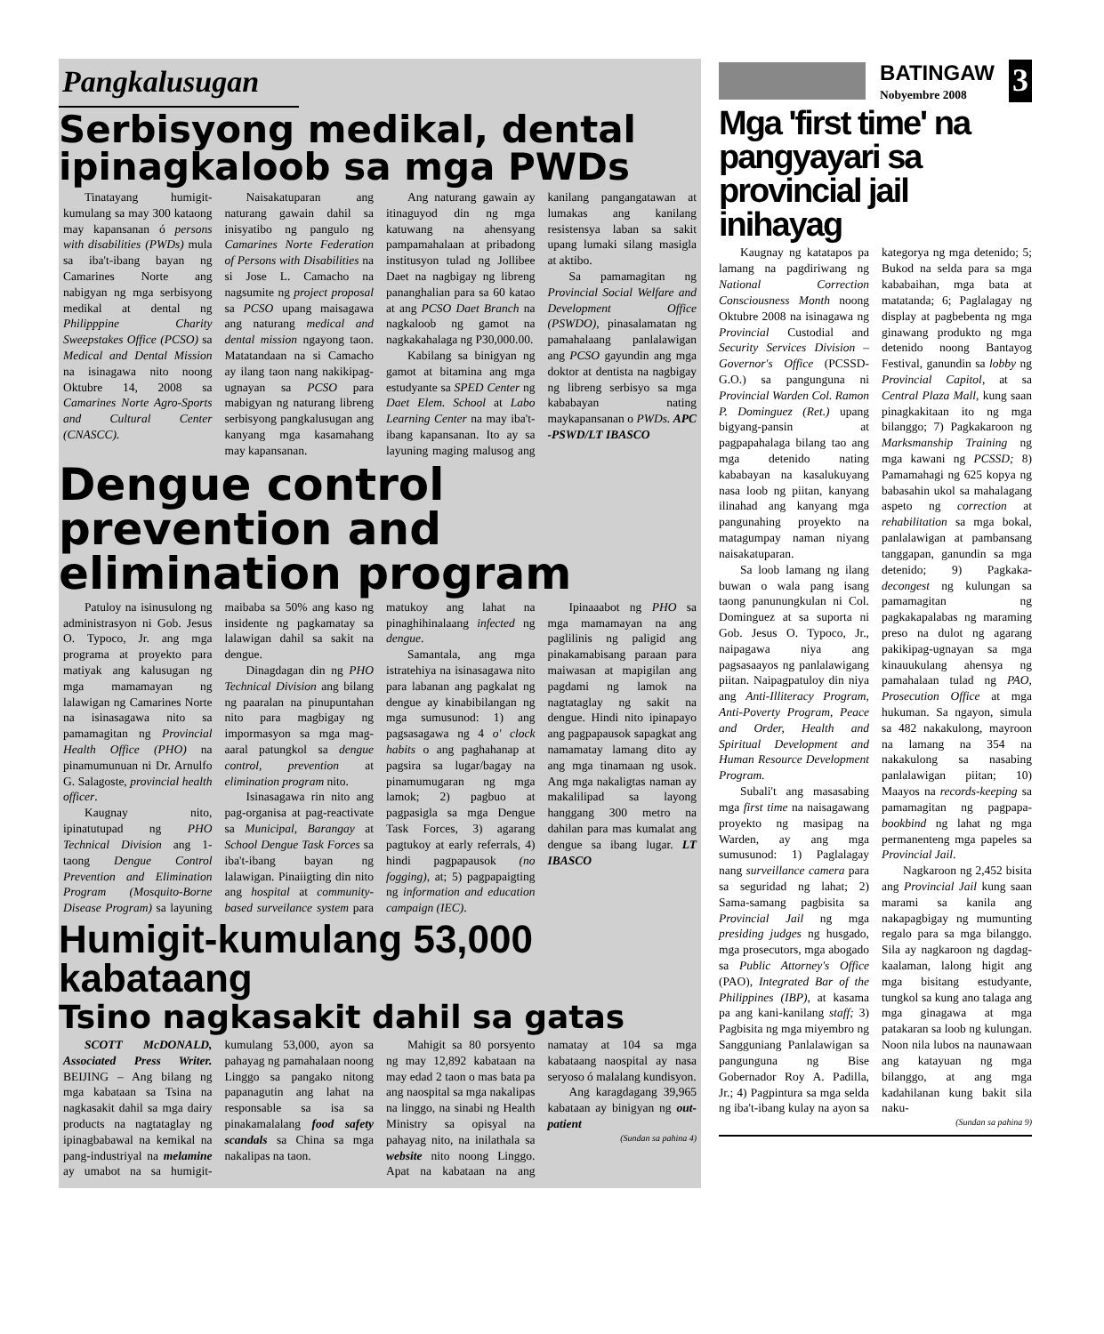Pangkalusugan
Serbisyong medikal, dental ipinagkaloob sa mga PWDs
Tinatayang humigit-kumulang sa may 300 kataong may kapansanan ó persons with disabilities (PWDs) mula sa iba't-ibang bayan ng Camarines Norte ang nabigyan ng mga serbisyong medikal at dental ng Philipppine Charity Sweepstakes Office (PCSO) sa Medical and Dental Mission na isinagawa nito noong Oktubre 14, 2008 sa Camarines Norte Agro-Sports and Cultural Center (CNASCC).
Naisakatuparan ang naturang gawain dahil sa inisyatibo ng pangulo ng Camarines Norte Federation of Persons with Disabilities na si Jose L. Camacho na nagsumite ng project proposal sa PCSO upang maisagawa ang naturang medical and dental mission ngayong taon. Matatandaan na si Camacho ay ilang taon nang nakikipag-ugnayan sa PCSO para mabigyan ng naturang libreng serbisyong pangkalusugan ang kanyang mga kasamahang may kapansanan.
Ang naturang gawain ay itinaguyod din ng mga katuwang na ahensyang pampamahalaan at pribadong institusyon tulad ng Jollibee Daet na nagbigay ng libreng pananghalian para sa 60 katao at ang PCSO Daet Branch na nagkaloob ng gamot na nagkakahalaga ng P30,000.00.
Kabilang sa binigyan ng gamot at bitamina ang mga estudyante sa SPED Center ng Daet Elem. School at Labo Learning Center na may iba't-ibang kapansanan. Ito ay sa layuning maging malusog ang kanilang pangangatawan at lumakas ang kanilang resistensya laban sa sakit upang lumaki silang masigla at aktibo.
Sa pamamagitan ng Provincial Social Welfare and Development Office (PSWDO), pinasalamatan ng pamahalaang panlalawigan ang PCSO gayundin ang mga doktor at dentista na nagbigay ng libreng serbisyo sa mga kababayan nating maykapansanan o PWDs. APC -PSWD/LT IBASCO
Dengue control prevention and elimination program
Patuloy na isinusulong ng administrasyon ni Gob. Jesus O. Typoco, Jr. ang mga programa at proyekto para matiyak ang kalusugan ng mga mamamayan ng lalawigan ng Camarines Norte na isinasagawa nito sa pamamagitan ng Provincial Health Office (PHO) na pinamumunuan ni Dr. Arnulfo G. Salagoste, provincial health officer.
Kaugnay nito, ipinatutupad ng PHO Technical Division ang 1-taong Dengue Control Prevention and Elimination Program (Mosquito-Borne Disease Program) sa layuning maibaba sa 50% ang kaso ng insidente ng pagkamatay sa lalawigan dahil sa sakit na dengue.
Dinagdagan din ng PHO Technical Division ang bilang ng paaralan na pinupuntahan nito para magbigay ng impormasyon sa mga mag-aaral patungkol sa dengue control, prevention at elimination program nito.
Isinasagawa rin nito ang pag-organisa at pag-reactivate sa Municipal, Barangay at School Dengue Task Forces sa iba't-ibang bayan ng lalawigan. Pinaiigting din nito ang hospital at community-based surveilance system para matukoy ang lahat na pinaghihinalaang infected ng dengue.
Samantala, ang mga istratehiya na isinasagawa nito para labanan ang pagkalat ng dengue ay kinabibilangan ng mga sumusunod: 1) ang pagsasagawa ng 4 o' clock habits o ang paghahanap at pagsira sa lugar/bagay na pinamumugaran ng mga lamok; 2) pagbuo at pagpasigla sa mga Dengue Task Forces, 3) agarang pagtukoy at early referrals, 4) hindi pagpapausok (no fogging), at; 5) pagpapaigting ng information and education campaign (IEC).
Ipinaaabot ng PHO sa mga mamamayan na ang paglilinis ng paligid ang pinakamabisang paraan para maiwasan at mapigilan ang pagdami ng lamok na nagtataglay ng sakit na dengue. Hindi nito ipinapayo ang pagpapausok sapagkat ang namamatay lamang dito ay ang mga tinamaan ng usok. Ang mga nakaligtas naman ay makalilipad sa layong hanggang 300 metro na dahilan para mas kumalat ang dengue sa ibang lugar. LT IBASCO
Humigit-kumulang 53,000 kabataang
Tsino nagkasakit dahil sa gatas
SCOTT McDONALD, Associated Press Writer. BEIJING – Ang bilang ng mga kabataan sa Tsina na nagkasakit dahil sa mga dairy products na nagtataglay ng ipinagbabawal na kemikal na pang-industriyal na melamine ay umabot na sa humigit-kumulang 53,000, ayon sa pahayag ng pamahalaan noong Linggo sa pangako nitong papanagutin ang lahat na responsable sa isa sa pinakamalalang food safety scandals sa China sa mga nakalipas na taon.
Mahigit sa 80 porsyento ng may 12,892 kabataan na may edad 2 taon o mas bata pa ang naospital sa mga nakalipas na linggo, na sinabi ng Health Ministry sa opisyal na pahayag nito, na inilathala sa website nito noong Linggo. Apat na kabataan na ang namatay at 104 sa mga kabataang naospital ay nasa seryoso ó malalang kundisyon.
Ang karagdagang 39,965 kabataan ay binigyan ng out-patient
(Sundan sa pahina 4)
BATINGAW
Nobyembre 2008
3
Mga 'first time' na pangyayari sa provincial jail inihayag
Kaugnay ng katatapos pa lamang na pagdiriwang ng National Correction Consciousness Month noong Oktubre 2008 na isinagawa ng Provincial Custodial and Security Services Division – Governor's Office (PCSSD-G.O.) sa pangunguna ni Provincial Warden Col. Ramon P. Dominguez (Ret.) upang bigyang-pansin at pagpapahalaga bilang tao ang mga detenido nating kababayan na kasalukuyang nasa loob ng piitan, kanyang ilinahad ang kanyang mga pangunahing proyekto na matagumpay naman niyang naisakatuparan.
Sa loob lamang ng ilang buwan o wala pang isang taong panunungkulan ni Col. Dominguez at sa suporta ni Gob. Jesus O. Typoco, Jr., naipagawa niya ang pagsasaayos ng panlalawigang piitan. Naipagpatuloy din niya ang Anti-Illiteracy Program, Anti-Poverty Program, Peace and Order, Health and Spiritual Development and Human Resource Development Program.
Subali't ang masasabing mga first time na naisagawang proyekto ng masipag na Warden, ay ang mga sumusunod: 1) Paglalagay nang surveillance camera para sa seguridad ng lahat; 2) Sama-samang pagbisita sa Provincial Jail ng mga presiding judges ng husgado, mga prosecutors, mga abogado sa Public Attorney's Office (PAO), Integrated Bar of the Philippines (IBP), at kasama pa ang kani-kanilang staff; 3) Pagbisita ng mga miyembro ng Sangguniang Panlalawigan sa pangunguna ng Bise Gobernador Roy A. Padilla, Jr.; 4) Pagpintura sa mga selda ng iba't-ibang kulay na ayon sa kategorya ng mga detenido; 5; Bukod na selda para sa mga kababaihan, mga bata at matatanda; 6; Paglalagay ng display at pagbebenta ng mga ginawang produkto ng mga detenido noong Bantayog Festival, ganundin sa lobby ng Provincial Capitol, at sa Central Plaza Mall, kung saan pinagkakitaan ito ng mga bilanggo; 7) Pagkakaroon ng Marksmanship Training ng mga kawani ng PCSSD; 8) Pamamahagi ng 625 kopya ng babasahin ukol sa mahalagang aspeto ng correction at rehabilitation sa mga bokal, panlalawigan at pambansang tanggapan, ganundin sa mga detenido; 9) Pagkaka-decongest ng kulungan sa pamamagitan ng pagkakapalabas ng maraming preso na dulot ng agarang pakikipag-ugnayan sa mga kinauukulang ahensya ng pamahalaan tulad ng PAO, Prosecution Office at mga hukuman. Sa ngayon, simula sa 482 nakakulong, mayroon na lamang na 354 na nakakulong sa nasabing panlalawigan piitan; 10) Maayos na records-keeping sa pamamagitan ng pagpapa-bookbind ng lahat ng mga permanenteng mga papeles sa Provincial Jail.
Nagkaroon ng 2,452 bisita ang Provincial Jail kung saan marami sa kanila ang nakapagbigay ng mumunting regalo para sa mga bilanggo. Sila ay nagkaroon ng dagdag-kaalaman, lalong higit ang mga bisitang estudyante, tungkol sa kung ano talaga ang mga ginagawa at mga patakaran sa loob ng kulungan. Noon nila lubos na naunawaan ang katayuan ng mga bilanggo, at ang mga kadahilanan kung bakit sila naku-
(Sundan sa pahina 9)